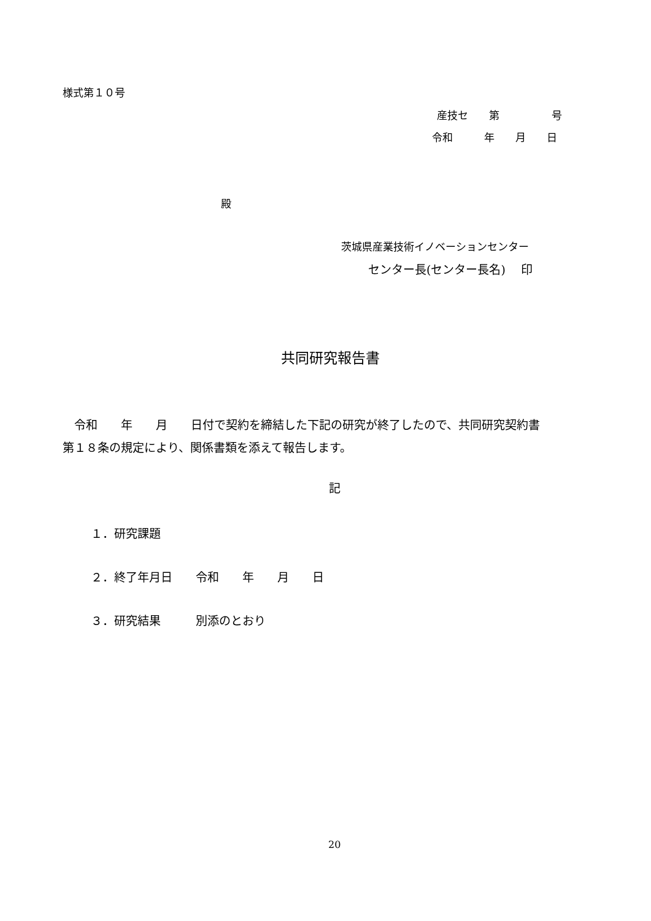様式第１０号
産技セ　　第　　　　　号
令和　　　年　　月　　日
殿
茨城県産業技術イノベーションセンター
センター長(センター長名)　 印
共同研究報告書
　令和　　年　　月　　日付で契約を締結した下記の研究が終了したので、共同研究契約書 第１８条の規定により、関係書類を添えて報告します。
記
１．研究課題
２．終了年月日　　令和　　年　　月　　日
３．研究結果　　　別添のとおり
20